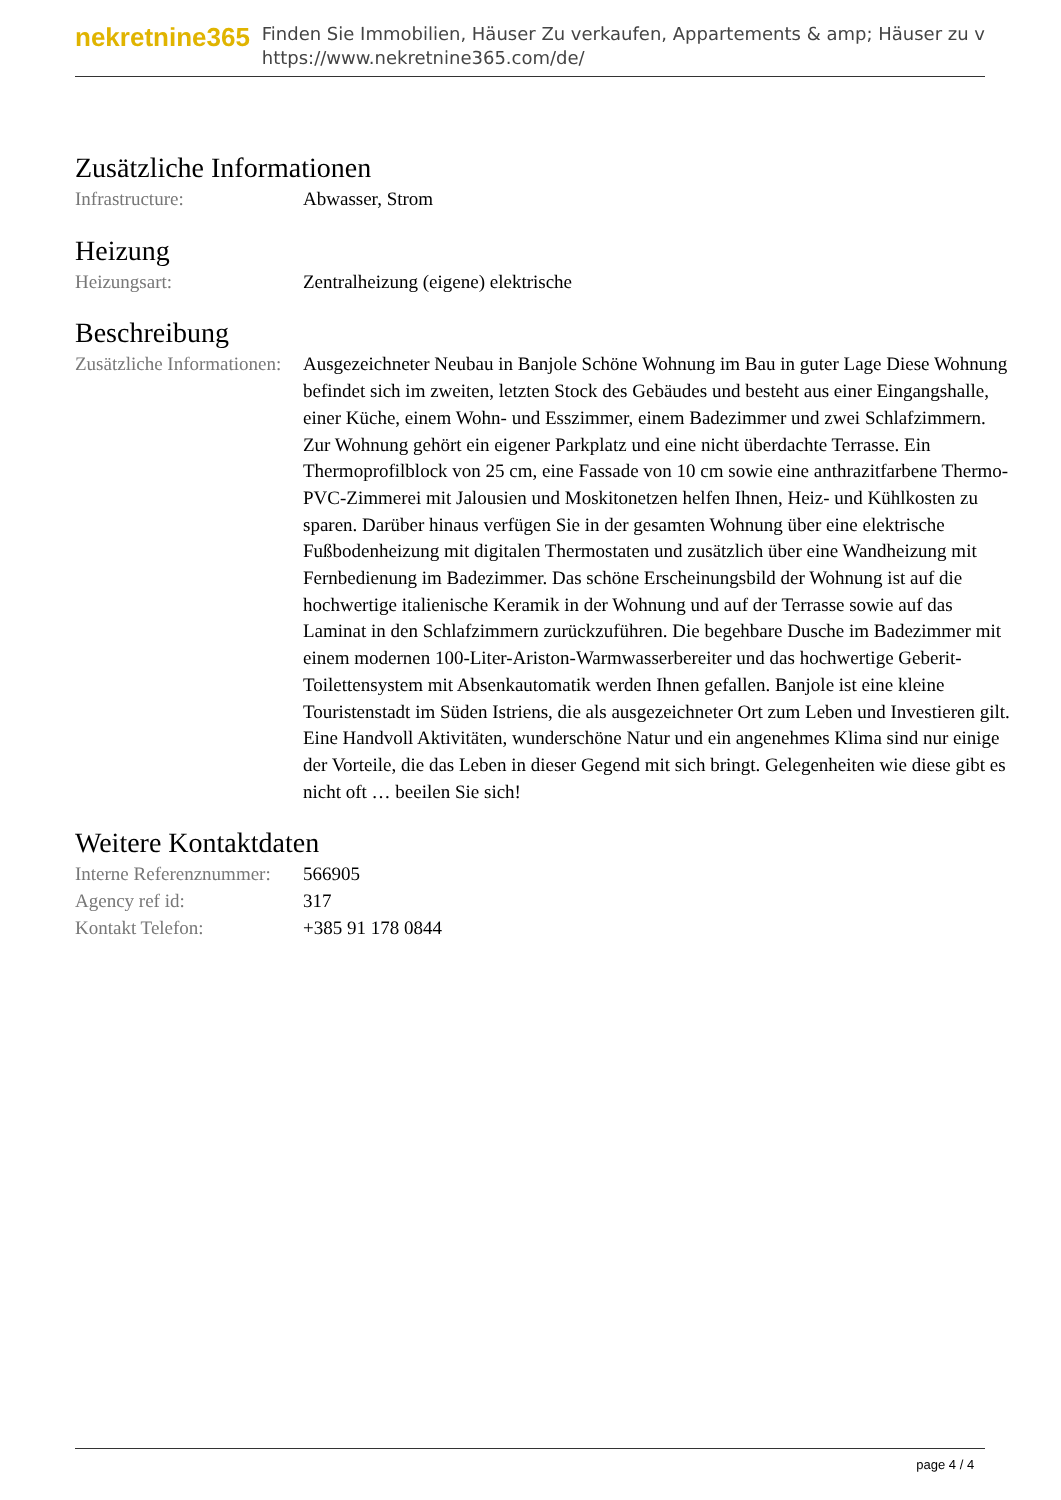nekretnine365
Finden Sie Immobilien, Häuser Zu verkaufen, Appartements & amp; Häuser zu v
https://www.nekretnine365.com/de/
Zusätzliche Informationen
| Infrastructure: | Abwasser, Strom |
Heizung
| Heizungsart: | Zentralheizung (eigene) elektrische |
Beschreibung
| Zusätzliche Informationen: | Ausgezeichneter Neubau in Banjole Schöne Wohnung im Bau in guter Lage Diese Wohnung befindet sich im zweiten, letzten Stock des Gebäudes und besteht aus einer Eingangshalle, einer Küche, einem Wohn- und Esszimmer, einem Badezimmer und zwei Schlafzimmern. Zur Wohnung gehört ein eigener Parkplatz und eine nicht überdachte Terrasse. Ein Thermoprofilblock von 25 cm, eine Fassade von 10 cm sowie eine anthrazitfarbene Thermo-PVC-Zimmerei mit Jalousien und Moskitonetzen helfen Ihnen, Heiz- und Kühlkosten zu sparen. Darüber hinaus verfügen Sie in der gesamten Wohnung über eine elektrische Fußbodenheizung mit digitalen Thermostaten und zusätzlich über eine Wandheizung mit Fernbedienung im Badezimmer. Das schöne Erscheinungsbild der Wohnung ist auf die hochwertige italienische Keramik in der Wohnung und auf der Terrasse sowie auf das Laminat in den Schlafzimmern zurückzuführen. Die begehbare Dusche im Badezimmer mit einem modernen 100-Liter-Ariston-Warmwasserbereiter und das hochwertige Geberit-Toilettensystem mit Absenkautomatik werden Ihnen gefallen. Banjole ist eine kleine Touristenstadt im Süden Istriens, die als ausgezeichneter Ort zum Leben und Investieren gilt. Eine Handvoll Aktivitäten, wunderschöne Natur und ein angenehmes Klima sind nur einige der Vorteile, die das Leben in dieser Gegend mit sich bringt. Gelegenheiten wie diese gibt es nicht oft … beeilen Sie sich! |
Weitere Kontaktdaten
| Interne Referenznummer: | 566905 |
| Agency ref id: | 317 |
| Kontakt Telefon: | +385 91 178 0844 |
page 4 / 4